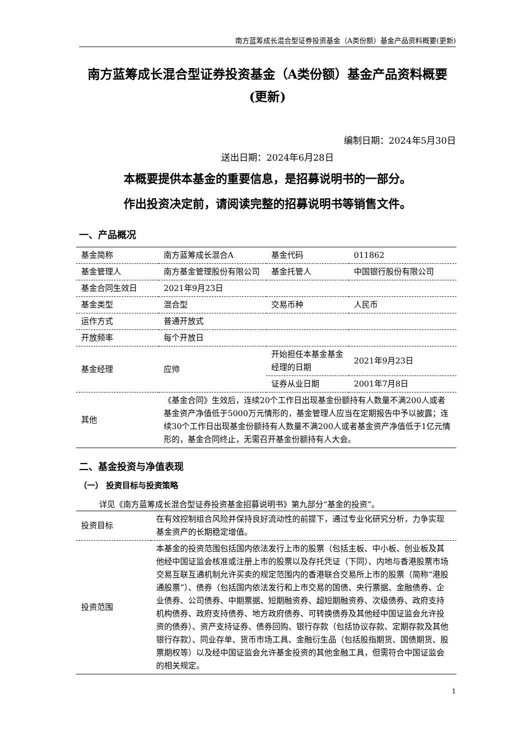南方蓝筹成长混合型证券投资基金（A类份额）基金产品资料概要(更新)
南方蓝筹成长混合型证券投资基金（A类份额）基金产品资料概要(更新)
编制日期：2024年5月30日
送出日期：2024年6月28日
本概要提供本基金的重要信息，是招募说明书的一部分。
作出投资决定前，请阅读完整的招募说明书等销售文件。
一、产品概况
| 基金简称 | 南方蓝筹成长混合A | 基金代码 | 011862 |
| 基金管理人 | 南方基金管理股份有限公司 | 基金托管人 | 中国银行股份有限公司 |
| 基金合同生效日 | 2021年9月23日 | | |
| 基金类型 | 混合型 | 交易币种 | 人民币 |
| 运作方式 | 普通开放式 | | |
| 开放频率 | 每个开放日 | | |
| 基金经理 | 应帅 | 开始担任本基金基金经理的日期 | 2021年9月23日 |
| | | 证券从业日期 | 2001年7月8日 |
| 其他 | 《基金合同》生效后，连续20个工作日出现基金份额持有人数量不满200人或者基金资产净值低于5000万元情形的，基金管理人应当在定期报告中予以披露；连续30个工作日出现基金份额持有人数量不满200人或者基金资产净值低于1亿元情形的，基金合同终止，无需召开基金份额持有人大会。 | | |
二、基金投资与净值表现
（一） 投资目标与投资策略
详见《南方蓝筹成长混合型证券投资基金招募说明书》第九部分“基金的投资”。
| 投资目标 | 在有效控制组合风险并保持良好流动性的前提下，通过专业化研究分析，力争实现基金资产的长期稳定增值。 |
| 投资范围 | 本基金的投资范围包括国内依法发行上市的股票（包括主板、中小板、创业板及其他经中国证监会核准或注册上市的股票以及存托凭证（下同）、内地与香港股票市场交易互联互通机制允许买卖的规定范围内的香港联合交易所上市的股票（简称“港股通股票”）、债券（包括国内依法发行和上市交易的国债、央行票据、金融债券、企业债券、公司债券、中期票据、短期融资券、超短期融资券、次级债券、政府支持机构债券、政府支持债券、地方政府债券、可转换债券及其他经中国证监会允许投资的债券）、资产支持证券、债券回购、银行存款（包括协议存款、定期存款及其他银行存款）、同业存单、货币市场工具、金融衍生品（包括股指期货、国债期货、股票期权等）以及经中国证监会允许基金投资的其他金融工具，但需符合中国证监会的相关规定。 |
1